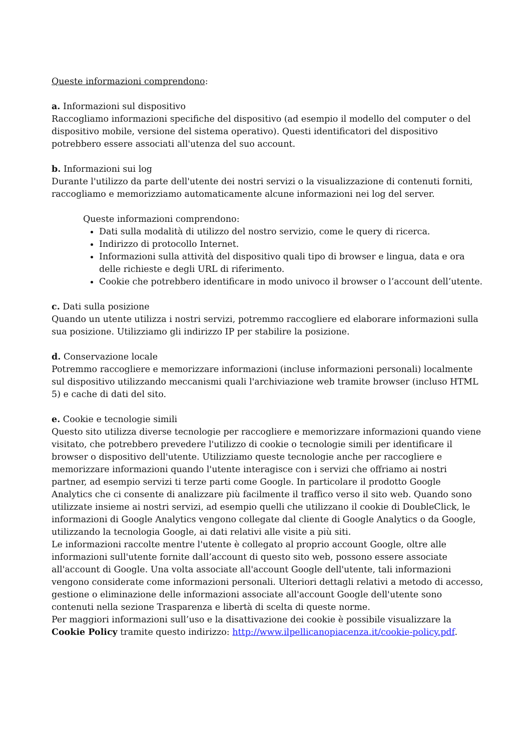Queste informazioni comprendono:
a. Informazioni sul dispositivo
Raccogliamo informazioni specifiche del dispositivo (ad esempio il modello del computer o del dispositivo mobile, versione del sistema operativo). Questi identificatori del dispositivo potrebbero essere associati all'utenza del suo account.
b. Informazioni sui log
Durante l'utilizzo da parte dell'utente dei nostri servizi o la visualizzazione di contenuti forniti, raccogliamo e memorizziamo automaticamente alcune informazioni nei log del server.
Queste informazioni comprendono:
Dati sulla modalità di utilizzo del nostro servizio, come le query di ricerca.
Indirizzo di protocollo Internet.
Informazioni sulla attività del dispositivo quali tipo di browser e lingua, data e ora delle richieste e degli URL di riferimento.
Cookie che potrebbero identificare in modo univoco il browser o l’account dell’utente.
c. Dati sulla posizione
Quando un utente utilizza i nostri servizi, potremmo raccogliere ed elaborare informazioni sulla sua posizione. Utilizziamo gli indirizzo IP per stabilire la posizione.
d. Conservazione locale
Potremmo raccogliere e memorizzare informazioni (incluse informazioni personali) localmente sul dispositivo utilizzando meccanismi quali l'archiviazione web tramite browser (incluso HTML 5) e cache di dati del sito.
e. Cookie e tecnologie simili
Questo sito utilizza diverse tecnologie per raccogliere e memorizzare informazioni quando viene visitato, che potrebbero prevedere l'utilizzo di cookie o tecnologie simili per identificare il browser o dispositivo dell'utente. Utilizziamo queste tecnologie anche per raccogliere e memorizzare informazioni quando l'utente interagisce con i servizi che offriamo ai nostri partner, ad esempio servizi ti terze parti come Google. In particolare il prodotto Google Analytics che ci consente di analizzare più facilmente il traffico verso il sito web. Quando sono utilizzate insieme ai nostri servizi, ad esempio quelli che utilizzano il cookie di DoubleClick, le informazioni di Google Analytics vengono collegate dal cliente di Google Analytics o da Google, utilizzando la tecnologia Google, ai dati relativi alle visite a più siti.
Le informazioni raccolte mentre l'utente è collegato al proprio account Google, oltre alle informazioni sull'utente fornite dall’account di questo sito web, possono essere associate all'account di Google. Una volta associate all'account Google dell'utente, tali informazioni vengono considerate come informazioni personali. Ulteriori dettagli relativi a metodo di accesso, gestione o eliminazione delle informazioni associate all'account Google dell'utente sono contenuti nella sezione Trasparenza e libertà di scelta di queste norme.
Per maggiori informazioni sull’uso e la disattivazione dei cookie è possibile visualizzare la Cookie Policy tramite questo indirizzo: http://www.ilpellicanopiacenza.it/cookie-policy.pdf.